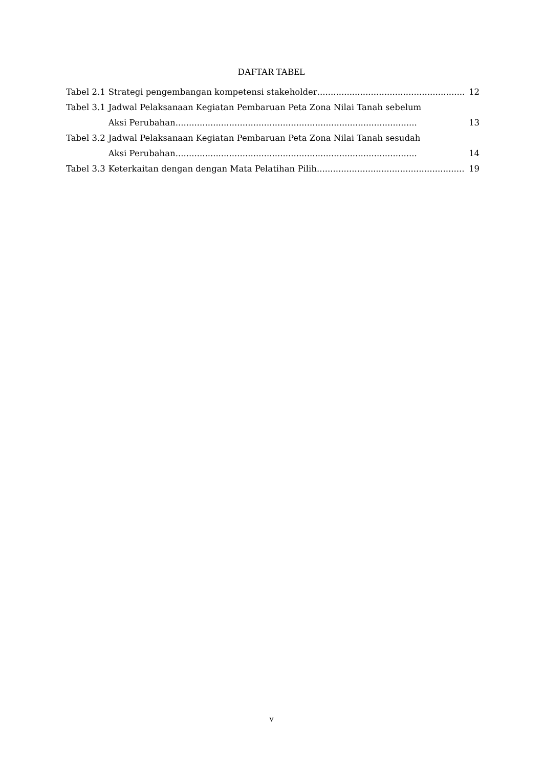DAFTAR TABEL
Tabel 2.1 Strategi pengembangan kompetensi stakeholder....................................................... 12
Tabel 3.1 Jadwal Pelaksanaan Kegiatan Pembaruan Peta Zona Nilai Tanah sebelum
Aksi Perubahan.......................................................................................... 13
Tabel 3.2 Jadwal Pelaksanaan Kegiatan Pembaruan Peta Zona Nilai Tanah sesudah
Aksi Perubahan.......................................................................................... 14
Tabel 3.3 Keterkaitan dengan dengan Mata Pelatihan Pilih....................................................... 19
v